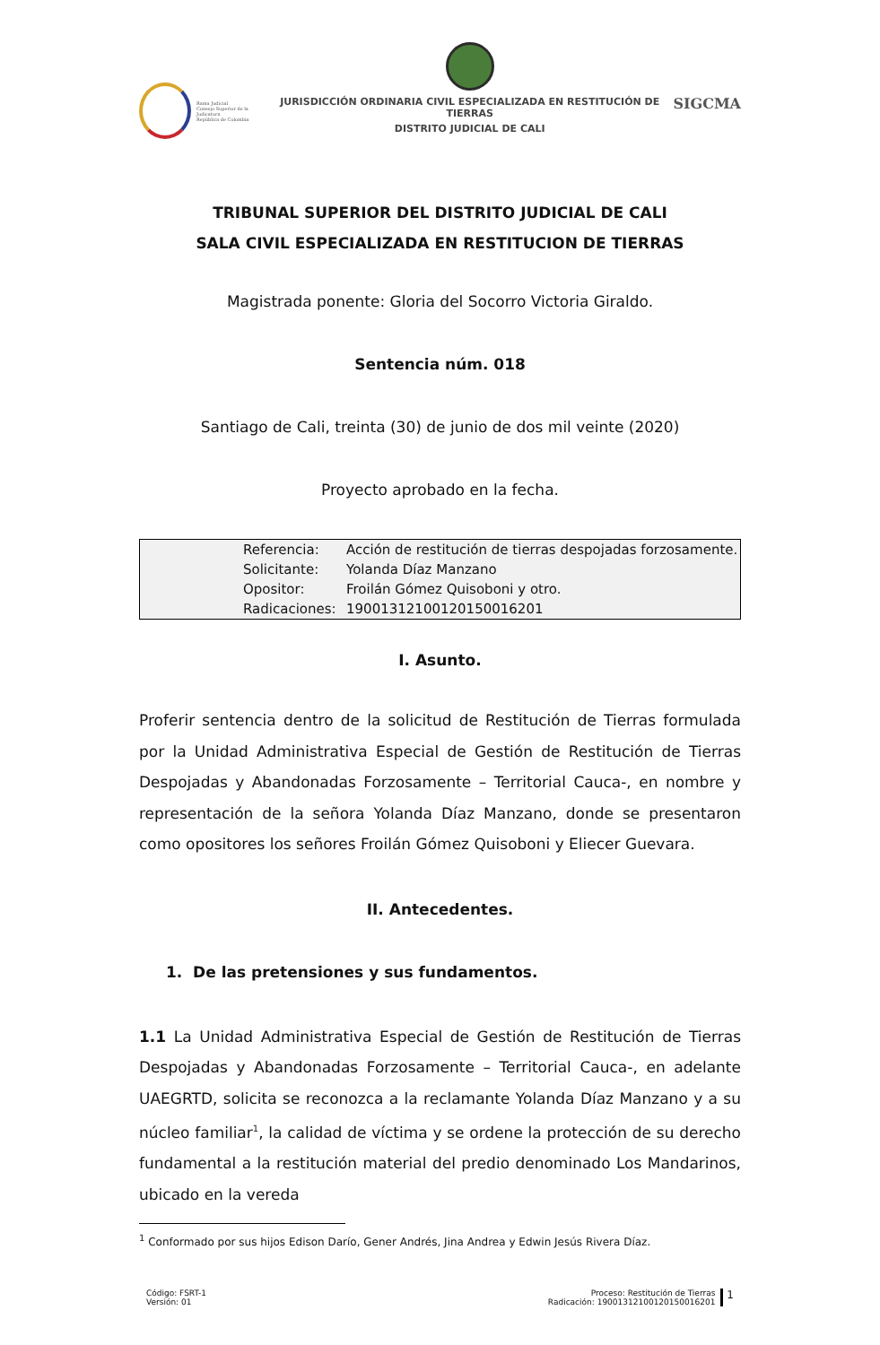Rama Judicial
Consejo Superior de la Judicatura
República de Colombia
JURISDICCIÓN ORDINARIA CIVIL ESPECIALIZADA EN RESTITUCIÓN DE TIERRAS
DISTRITO JUDICIAL DE CALI
SIGCMA
TRIBUNAL SUPERIOR DEL DISTRITO JUDICIAL DE CALI
SALA CIVIL ESPECIALIZADA EN RESTITUCION DE TIERRAS
Magistrada ponente: Gloria del Socorro Victoria Giraldo.
Sentencia núm. 018
Santiago de Cali, treinta (30) de junio de dos mil veinte (2020)
Proyecto aprobado en la fecha.
| Referencia: | Acción de restitución de tierras despojadas forzosamente. |
| Solicitante: | Yolanda Díaz Manzano |
| Opositor: | Froilán Gómez Quisoboni y otro. |
| Radicaciones: | 19001312100120150016201 |
I. Asunto.
Proferir sentencia dentro de la solicitud de Restitución de Tierras formulada por la Unidad Administrativa Especial de Gestión de Restitución de Tierras Despojadas y Abandonadas Forzosamente – Territorial Cauca-, en nombre y representación de la señora Yolanda Díaz Manzano, donde se presentaron como opositores los señores Froilán Gómez Quisoboni y Eliecer Guevara.
II. Antecedentes.
1. De las pretensiones y sus fundamentos.
1.1 La Unidad Administrativa Especial de Gestión de Restitución de Tierras Despojadas y Abandonadas Forzosamente – Territorial Cauca-, en adelante UAEGRTD, solicita se reconozca a la reclamante Yolanda Díaz Manzano y a su núcleo familiar<sup>1</sup>, la calidad de víctima y se ordene la protección de su derecho fundamental a la restitución material del predio denominado Los Mandarinos, ubicado en la vereda
<sup>1</sup> Conformado por sus hijos Edison Darío, Gener Andrés, Jina Andrea y Edwin Jesús Rivera Díaz.
Código: FSRT-1
Versión: 01
Proceso: Restitución de Tierras
Radicación: 19001312100120150016201 1